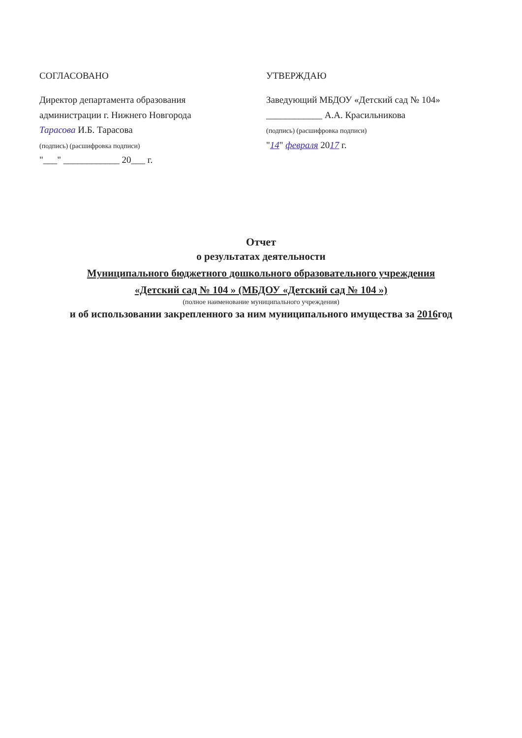СОГЛАСОВАНО
Директор департамента образования
администрации г. Нижнего Новгорода
Тарасова И.Б. Тарасова
(подпись) (расшифровка подписи)
"___" ____________ 20___ г.
УТВЕРЖДАЮ
Заведующий МБДОУ «Детский сад № 104»
____________ А.А. Красильникова
(подпись) (расшифровка подписи)
"14" февраля 2017 г.
Отчет
о результатах деятельности
Муниципального бюджетного дошкольного образовательного учреждения
«Детский сад № 104 » (МБДОУ «Детский сад № 104 »)
(полное наименование муниципального учреждения)
и об использовании закрепленного за ним муниципального имущества за 2016год